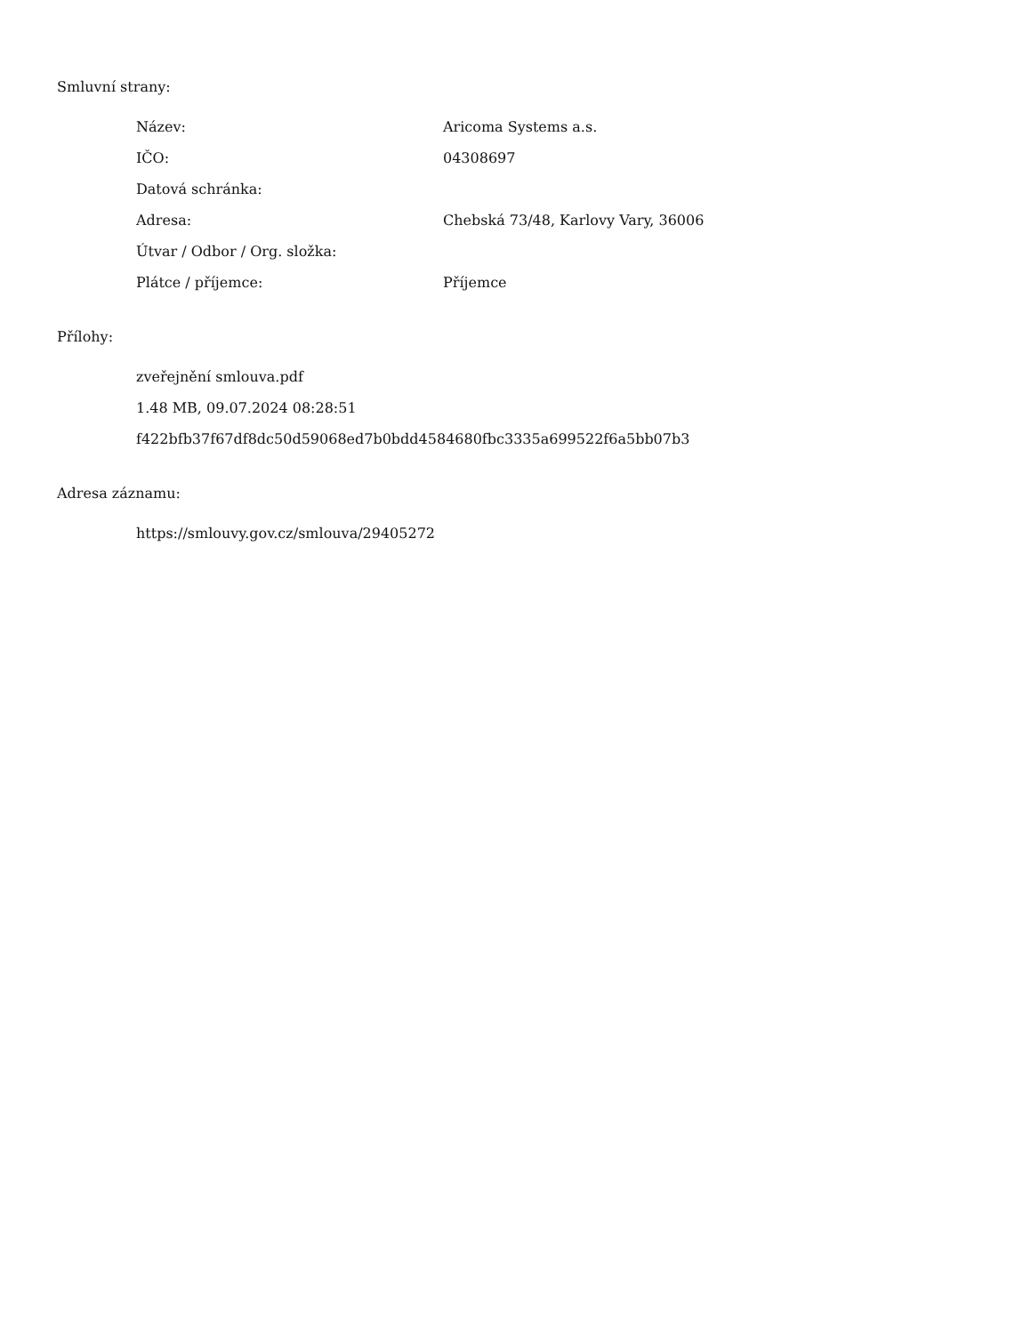Smluvní strany:
| Název: | Aricoma Systems a.s. |
| IČO: | 04308697 |
| Datová schránka: | |
| Adresa: | Chebská 73/48, Karlovy Vary, 36006 |
| Útvar / Odbor / Org. složka: | |
| Plátce / příjemce: | Příjemce |
Přílohy:
zveřejnění smlouva.pdf
1.48 MB, 09.07.2024 08:28:51
f422bfb37f67df8dc50d59068ed7b0bdd4584680fbc3335a699522f6a5bb07b3
Adresa záznamu:
https://smlouvy.gov.cz/smlouva/29405272